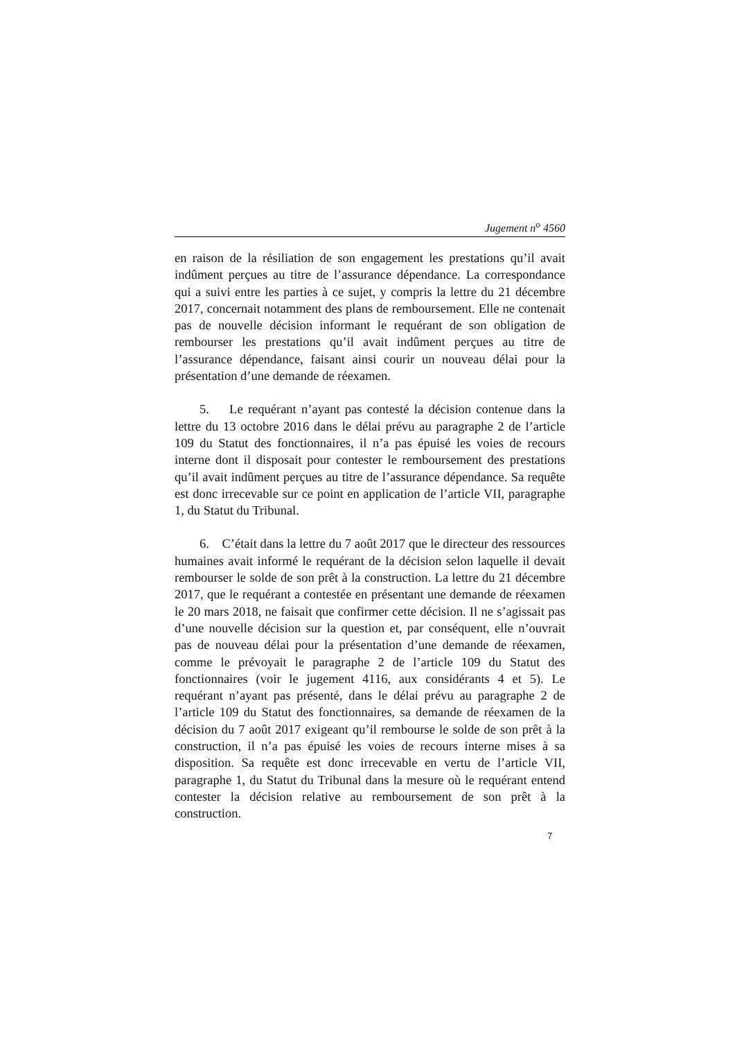Jugement n<sup>o</sup> 4560
en raison de la résiliation de son engagement les prestations qu’il avait indûment perçues au titre de l’assurance dépendance. La correspondance qui a suivi entre les parties à ce sujet, y compris la lettre du 21 décembre 2017, concernait notamment des plans de remboursement. Elle ne contenait pas de nouvelle décision informant le requérant de son obligation de rembourser les prestations qu’il avait indûment perçues au titre de l’assurance dépendance, faisant ainsi courir un nouveau délai pour la présentation d’une demande de réexamen.
5. Le requérant n’ayant pas contesté la décision contenue dans la lettre du 13 octobre 2016 dans le délai prévu au paragraphe 2 de l’article 109 du Statut des fonctionnaires, il n’a pas épuisé les voies de recours interne dont il disposait pour contester le remboursement des prestations qu’il avait indûment perçues au titre de l’assurance dépendance. Sa requête est donc irrecevable sur ce point en application de l’article VII, paragraphe 1, du Statut du Tribunal.
6. C’était dans la lettre du 7 août 2017 que le directeur des ressources humaines avait informé le requérant de la décision selon laquelle il devait rembourser le solde de son prêt à la construction. La lettre du 21 décembre 2017, que le requérant a contestée en présentant une demande de réexamen le 20 mars 2018, ne faisait que confirmer cette décision. Il ne s’agissait pas d’une nouvelle décision sur la question et, par conséquent, elle n’ouvrait pas de nouveau délai pour la présentation d’une demande de réexamen, comme le prévoyait le paragraphe 2 de l’article 109 du Statut des fonctionnaires (voir le jugement 4116, aux considérants 4 et 5). Le requérant n’ayant pas présenté, dans le délai prévu au paragraphe 2 de l’article 109 du Statut des fonctionnaires, sa demande de réexamen de la décision du 7 août 2017 exigeant qu’il rembourse le solde de son prêt à la construction, il n’a pas épuisé les voies de recours interne mises à sa disposition. Sa requête est donc irrecevable en vertu de l’article VII, paragraphe 1, du Statut du Tribunal dans la mesure où le requérant entend contester la décision relative au remboursement de son prêt à la construction.
7